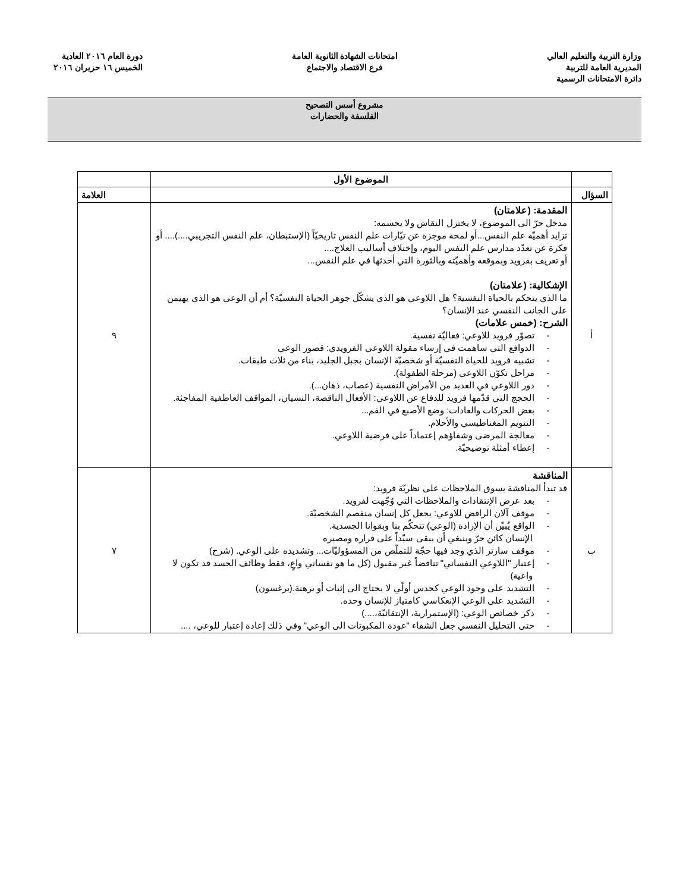وزارة التربية والتعليم العالي
المديرية العامة للتربية
دائرة الامتحانات الرسمية
امتحانات الشهادة الثانوية العامة
فرع الاقتصاد والاجتماع
دورة العام ٢٠١٦ العادية
الخميس ١٦ حزيران ٢٠١٦
مشروع أسس التصحيح
الفلسفة والحضارات
| | الموضوع الأول | |
| --- | --- | --- |
| السؤال | | العلامة |
| أ | المقدمة: (علامتان) مدخل حرّ الى الموضوع، لا يختزل النقاش ولا يحسمه: تزايد أهميّة علم النفس...أو لمحة موجزة عن تيّارات علم النفس تاريخيّاً (الإستبطان، علم النفس التجريبي....).... أو فكرة عن تعدّد مدارس علم النفس اليوم، وإختلاف أساليب العلاج.... أو تعريف بفرويد وبموقعه وأهميّته وبالثورة التي أحدثها في علم النفس... الإشكالية: (علامتان) ما الذي يتحكم بالحياة النفسية؟ هل اللاوعي هو الذي يشكّل جوهر الحياة النفسيّة؟ أم أن الوعي هو الذي يهيمن على الجانب النفسي عند الإنسان؟ الشرح: (خمس علامات) - تصوّر فرويد للاوعي: فعاليّة نفسية. - الدوافع التي ساهمت في إرساء مقولة اللاوعي الفرويدي: قصور الوعي - تشبيه فرويد للحياة النفسيّة أو شخصيّة الإنسان بجبل الجليد، بناء من ثلاث طبقات. - مراحل تكوّن اللاوعي (مرحلة الطفولة). - دور اللاوعي في العديد من الأمراض النفسية (عصاب، ذهان...). - الحجج التي قدّمها فرويد للدفاع عن اللاوعي: الأفعال الناقصة، النسيان، المواقف العاطفية المفاجئة. - بعض الحركات والعادات: وضع الأصبع في الفم... - التنويم المغناطيسي والأحلام. - معالجة المرضى وشفاؤهم إعتماداً على فرضية اللاوعي. - إعطاء أمثلة توضيحيّة. | ٩ |
| ب | المناقشة قد تبدأ المناقشة بسوق الملاحظات على نظريّة فرويد: - بعد عرض الإنتقادات والملاحظات التي وُجّهت لفرويد. - موقف آلان الرافض للاوعي: يجعل كل إنسان منفصم الشخصيّة. - الواقع يُبيّن أن الإرادة (الوعي) تتحكّم بنا وبقوانا الجسدية. الإنسان كائن حرّ وينبغي أن يبقى سيّداً على قراره ومصيره - موقف سارتر الذي وجد فيها حجّة للتملّص من المسؤوليّات... وتشديده على الوعي. (شرح) - إعتبار "اللاوعي النفساني" تناقضاً غير مقبول (كل ما هو نفساني واعٍ، فقط وظائف الجسد قد تكون لا واعية) - التشديد على وجود الوعي كحدس أولّي لا يحتاج الى إثبات أو برهنة.(برغسون) - التشديد على الوعي الإنعكاسي كامتياز للإنسان وحده. - ذكر خصائص الوعي: (الإستمرارية، الإنتقائيّة،....) - حتى التحليل النفسي جعل الشفاء "عودة المكبوتات الى الوعي" وفي ذلك إعادة إعتبار للوعي، .... | ٧ |